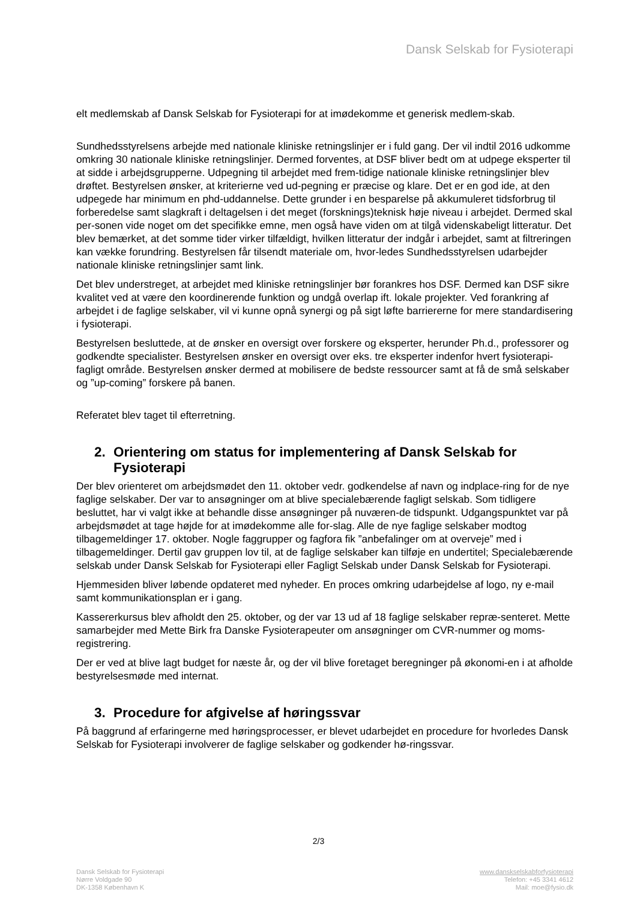Dansk Selskab for Fysioterapi
elt medlemskab af Dansk Selskab for Fysioterapi for at imødekomme et generisk medlem-skab.
Sundhedsstyrelsens arbejde med nationale kliniske retningslinjer er i fuld gang. Der vil indtil 2016 udkomme omkring 30 nationale kliniske retningslinjer. Dermed forventes, at DSF bliver bedt om at udpege eksperter til at sidde i arbejdsgrupperne. Udpegning til arbejdet med frem-tidige nationale kliniske retningslinjer blev drøftet. Bestyrelsen ønsker, at kriterierne ved ud-pegning er præcise og klare. Det er en god ide, at den udpegede har minimum en phd-uddannelse. Dette grunder i en besparelse på akkumuleret tidsforbrug til forberedelse samt slagkraft i deltagelsen i det meget (forsknings)teknisk høje niveau i arbejdet. Dermed skal per-sonen vide noget om det specifikke emne, men også have viden om at tilgå videnskabeligt litteratur. Det blev bemærket, at det somme tider virker tilfældigt, hvilken litteratur der indgår i arbejdet, samt at filtreringen kan vække forundring. Bestyrelsen får tilsendt materiale om, hvor-ledes Sundhedsstyrelsen udarbejder nationale kliniske retningslinjer samt link.
Det blev understreget, at arbejdet med kliniske retningslinjer bør forankres hos DSF. Dermed kan DSF sikre kvalitet ved at være den koordinerende funktion og undgå overlap ift. lokale projekter. Ved forankring af arbejdet i de faglige selskaber, vil vi kunne opnå synergi og på sigt løfte barriererne for mere standardisering i fysioterapi.
Bestyrelsen besluttede, at de ønsker en oversigt over forskere og eksperter, herunder Ph.d., professorer og godkendte specialister. Bestyrelsen ønsker en oversigt over eks. tre eksperter indenfor hvert fysioterapi-fagligt område. Bestyrelsen ønsker dermed at mobilisere de bedste ressourcer samt at få de små selskaber og ”up-coming” forskere på banen.
Referatet blev taget til efterretning.
2. Orientering om status for implementering af Dansk Selskab for Fysioterapi
Der blev orienteret om arbejdsmødet den 11. oktober vedr. godkendelse af navn og indplace-ring for de nye faglige selskaber. Der var to ansøgninger om at blive specialebærende fagligt selskab. Som tidligere besluttet, har vi valgt ikke at behandle disse ansøgninger på nuværen-de tidspunkt. Udgangspunktet var på arbejdsmødet at tage højde for at imødekomme alle for-slag. Alle de nye faglige selskaber modtog tilbagemeldinger 17. oktober. Nogle faggrupper og fagfora fik ”anbefalinger om at overveje” med i tilbagemeldinger. Dertil gav gruppen lov til, at de faglige selskaber kan tilføje en undertitel; Specialebærende selskab under Dansk Selskab for Fysioterapi eller Fagligt Selskab under Dansk Selskab for Fysioterapi.
Hjemmesiden bliver løbende opdateret med nyheder. En proces omkring udarbejdelse af logo, ny e-mail samt kommunikationsplan er i gang.
Kassererkursus blev afholdt den 25. oktober, og der var 13 ud af 18 faglige selskaber repræ-senteret. Mette samarbejder med Mette Birk fra Danske Fysioterapeuter om ansøgninger om CVR-nummer og moms-registrering.
Der er ved at blive lagt budget for næste år, og der vil blive foretaget beregninger på økonomi-en i at afholde bestyrelsesmøde med internat.
3. Procedure for afgivelse af høringssvar
På baggrund af erfaringerne med høringsprocesser, er blevet udarbejdet en procedure for hvorledes Dansk Selskab for Fysioterapi involverer de faglige selskaber og godkender hø-ringssvar.
2/3
Dansk Selskab for Fysioterapi
Nørre Voldgade 90
DK-1358 København K
www.danskselskabforfysioterapi
Telefon: +45 3341 4612
Mail: moe@fysio.dk